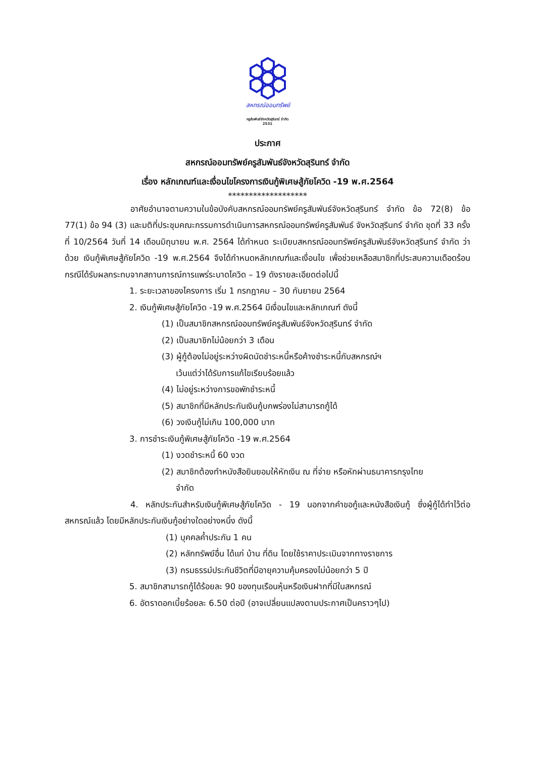สหกรณ์ออมทรัพย์
ครูสัมพันธ์จังหวัดสุรินทร์ จำกัด
2531
ประกาศ
สหกรณ์ออมทรัพย์ครูสัมพันธ์จังหวัดสุรินทร์ จำกัด
เรื่อง หลักเกณฑ์และเงื่อนไขโครงการเงินกู้พิเศษสู้ภัยโควิด -19 พ.ศ.2564
*******************
อาศัยอำนาจตามความในข้อบังคับสหกรณ์ออมทรัพย์ครูสัมพันธ์จังหวัดสุรินทร์ จำกัด ข้อ 72(8) ข้อ 77(1) ข้อ 94 (3) และมติที่ประชุมคณะกรรมการดำเนินการสหกรณ์ออมทรัพย์ครูสัมพันธ์ จังหวัดสุรินทร์ จำกัด ชุดที่ 33 ครั้งที่ 10/2564 วันที่ 14 เดือนมิถุนายน พ.ศ. 2564 ได้กำหนด ระเบียบสหกรณ์ออมทรัพย์ครูสัมพันธ์จังหวัดสุรินทร์ จำกัด ว่าด้วย เงินกู้พิเศษสู้ภัยโควิด -19 พ.ศ.2564 จึงได้กำหนดหลักเกณฑ์และเงื่อนไข เพื่อช่วยเหลือสมาชิกที่ประสบความเดือดร้อน กรณีได้รับผลกระทบจากสถานการณ์การแพร่ระบาดโควิด – 19 ดังรายละเอียดต่อไปนี้
1. ระยะเวลาของโครงการ เริ่ม 1 กรกฎาคม – 30 กันยายน 2564
2. เงินกู้พิเศษสู้ภัยโควิด -19 พ.ศ.2564 มีเงื่อนไขและหลักเกณฑ์ ดังนี้
(1) เป็นสมาชิกสหกรณ์ออมทรัพย์ครูสัมพันธ์จังหวัดสุรินทร์ จำกัด
(2) เป็นสมาชิกไม่น้อยกว่า 3 เดือน
(3) ผู้กู้ต้องไม่อยู่ระหว่างผิดนัดชำระหนี้หรือค้างชำระหนี้กับสหกรณ์ฯ
เว้นแต่ว่าได้รับการแก้ไขเรียบร้อยแล้ว
(4) ไม่อยู่ระหว่างการขอพักชำระหนี้
(5) สมาชิกที่มีหลักประกันเงินกู้บกพร่องไม่สามารถกู้ได้
(6) วงเงินกู้ไม่เกิน 100,000 บาท
3. การชำระเงินกู้พิเศษสู้ภัยโควิด -19 พ.ศ.2564
(1) งวดชำระหนี้ 60 งวด
(2) สมาชิกต้องทำหนังสือยินยอมให้หักเงิน ณ ที่จ่าย หรือหักผ่านธนาคารกรุงไทย
จำกัด
4. หลักประกันสำหรับเงินกู้พิเศษสู้ภัยโควิด - 19 นอกจากคำขอกู้และหนังสือเงินกู้ ซึ่งผู้กู้ได้ทำไว้ต่อสหกรณ์แล้ว โดยมีหลักประกันเงินกู้อย่างใดอย่างหนึ่ง ดังนี้
(1) บุคคลค้ำประกัน 1 คน
(2) หลักทรัพย์อื่น ได้แก่ บ้าน ที่ดิน โดยใช้ราคาประเมินจากทางราชการ
(3) กรมธรรม์ประกันชีวิตที่มีอายุความคุ้มครองไม่น้อยกว่า 5 ปี
5. สมาชิกสามารถกู้ได้ร้อยละ 90 ของทุนเรือนหุ้นหรือเงินฝากที่มีในสหกรณ์
6. อัตราดอกเบี้ยร้อยละ 6.50 ต่อปี (อาจเปลี่ยนแปลงตามประกาศเป็นคราวๆไป)